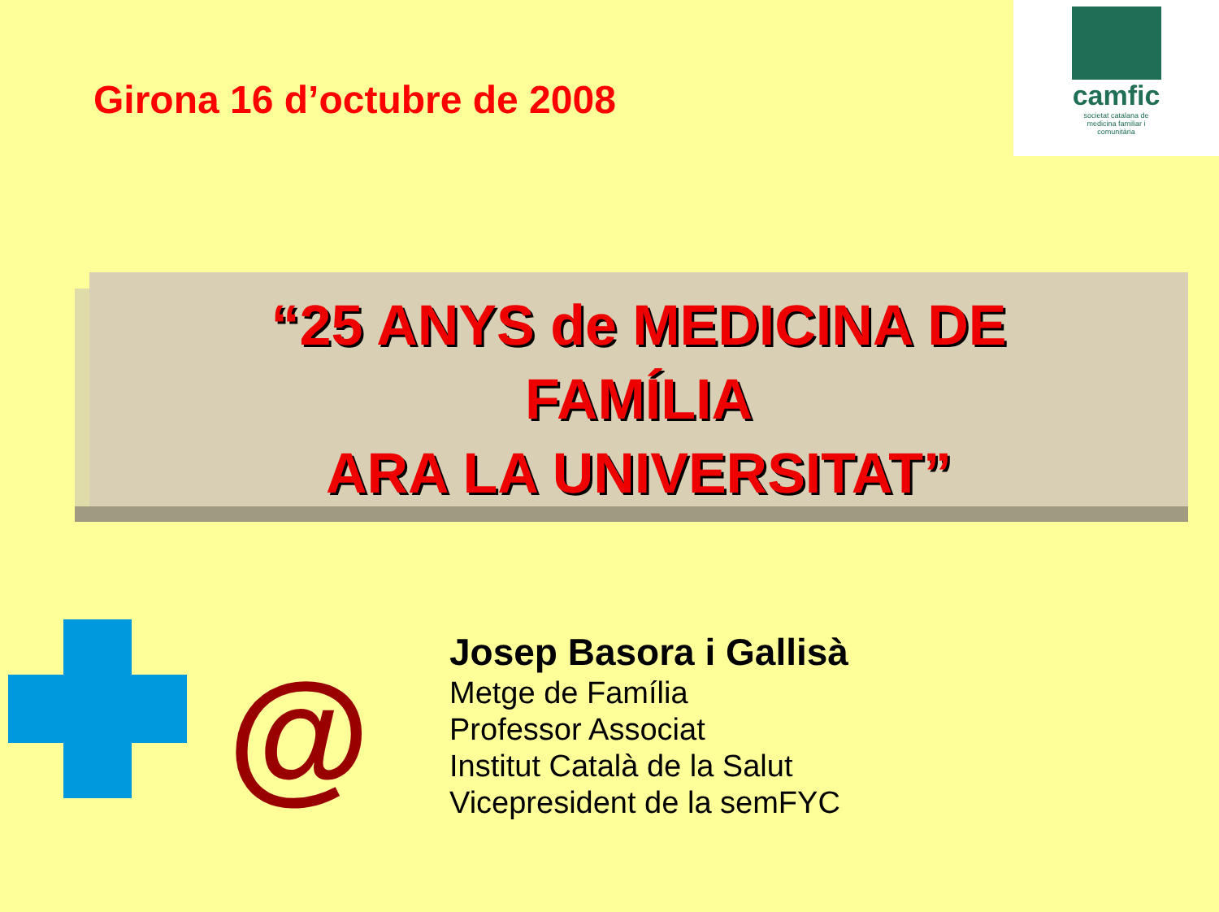Girona 16 d’octubre de 2008
camfic
societat catalana de medicina familiar i comunitària
“25 ANYS de MEDICINA DE
FAMÍLIA
ARA LA UNIVERSITAT”
@
Josep Basora i Gallisà
Metge de Família
Professor Associat
Institut Català de la Salut
Vicepresident de la semFYC